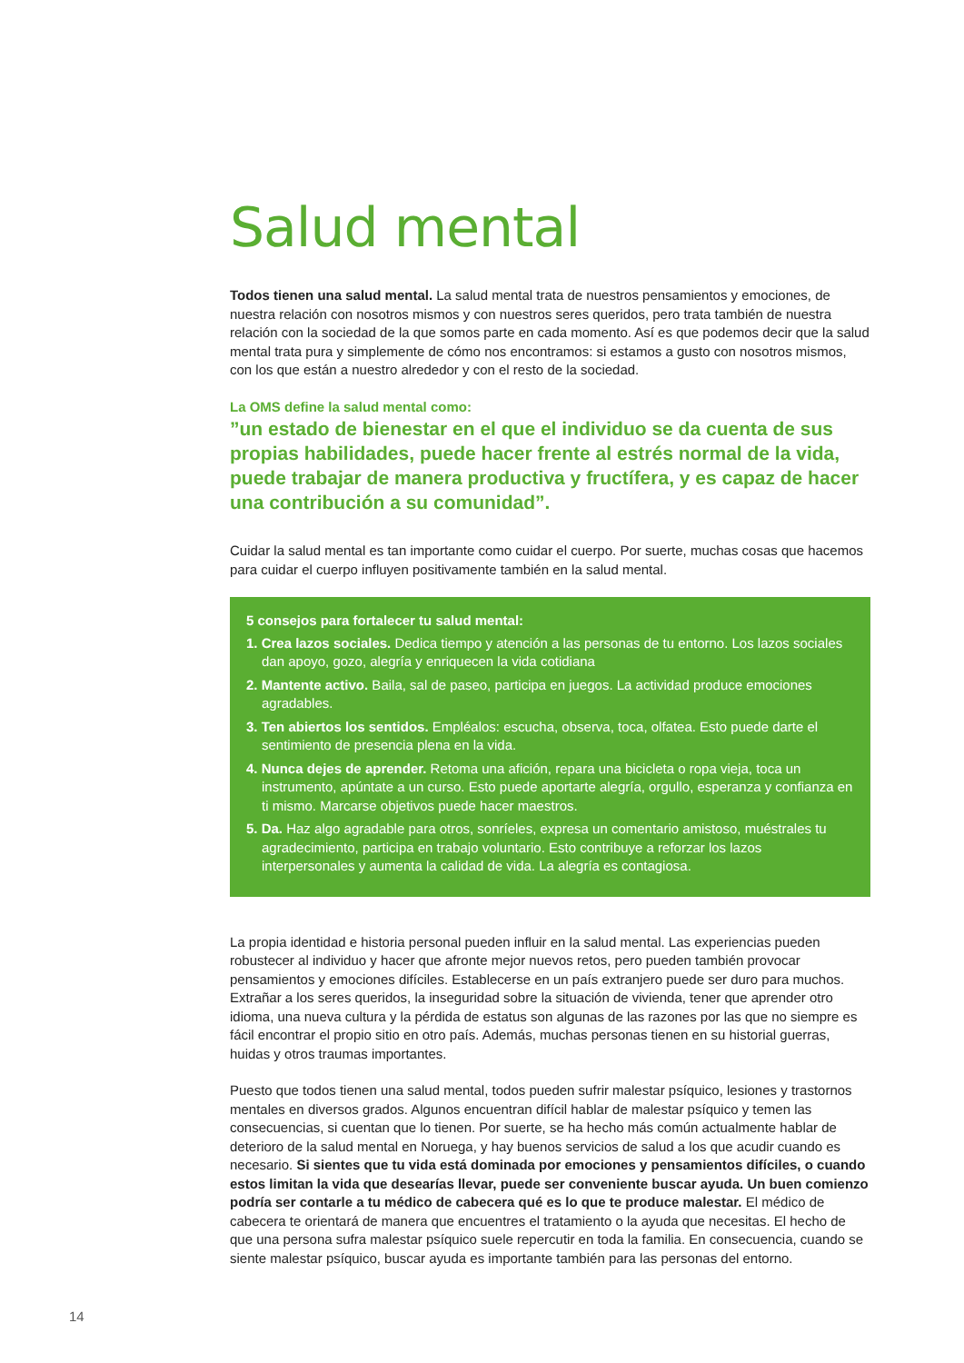Salud mental
Todos tienen una salud mental. La salud mental trata de nuestros pensamientos y emociones, de nuestra relación con nosotros mismos y con nuestros seres queridos, pero trata también de nuestra relación con la sociedad de la que somos parte en cada momento. Así es que podemos decir que la salud mental trata pura y simplemente de cómo nos encontramos: si estamos a gusto con nosotros mismos, con los que están a nuestro alrededor y con el resto de la sociedad.
La OMS define la salud mental como:
”un estado de bienestar en el que el individuo se da cuenta de sus propias habilidades, puede hacer frente al estrés normal de la vida, puede trabajar de manera productiva y fructífera, y es capaz de hacer una contribución a su comunidad”.
Cuidar la salud mental es tan importante como cuidar el cuerpo. Por suerte, muchas cosas que hacemos para cuidar el cuerpo influyen positivamente también en la salud mental.
5 consejos para fortalecer tu salud mental:
1. Crea lazos sociales. Dedica tiempo y atención a las personas de tu entorno. Los lazos sociales dan apoyo, gozo, alegría y enriquecen la vida cotidiana
2. Mantente activo. Baila, sal de paseo, participa en juegos. La actividad produce emociones agradables.
3. Ten abiertos los sentidos. Empléalos: escucha, observa, toca, olfatea. Esto puede darte el sentimiento de presencia plena en la vida.
4. Nunca dejes de aprender. Retoma una afición, repara una bicicleta o ropa vieja, toca un instrumento, apúntate a un curso. Esto puede aportarte alegría, orgullo, esperanza y confianza en ti mismo. Marcarse objetivos puede hacer maestros.
5. Da. Haz algo agradable para otros, sonríeles, expresa un comentario amistoso, muéstrales tu agradecimiento, participa en trabajo voluntario. Esto contribuye a reforzar los lazos interpersonales y aumenta la calidad de vida. La alegría es contagiosa.
La propia identidad e historia personal pueden influir en la salud mental. Las experiencias pueden robustecer al individuo y hacer que afronte mejor nuevos retos, pero pueden también provocar pensamientos y emociones difíciles. Establecerse en un país extranjero puede ser duro para muchos. Extrañar a los seres queridos, la inseguridad sobre la situación de vivienda, tener que aprender otro idioma, una nueva cultura y la pérdida de estatus son algunas de las razones por las que no siempre es fácil encontrar el propio sitio en otro país. Además, muchas personas tienen en su historial guerras, huidas y otros traumas importantes.
Puesto que todos tienen una salud mental, todos pueden sufrir malestar psíquico, lesiones y trastornos mentales en diversos grados. Algunos encuentran difícil hablar de malestar psíquico y temen las consecuencias, si cuentan que lo tienen. Por suerte, se ha hecho más común actualmente hablar de deterioro de la salud mental en Noruega, y hay buenos servicios de salud a los que acudir cuando es necesario. Si sientes que tu vida está dominada por emociones y pensamientos difíciles, o cuando estos limitan la vida que desearías llevar, puede ser conveniente buscar ayuda. Un buen comienzo podría ser contarle a tu médico de cabecera qué es lo que te produce malestar. El médico de cabecera te orientará de manera que encuentres el tratamiento o la ayuda que necesitas. El hecho de que una persona sufra malestar psíquico suele repercutir en toda la familia. En consecuencia, cuando se siente malestar psíquico, buscar ayuda es importante también para las personas del entorno.
14